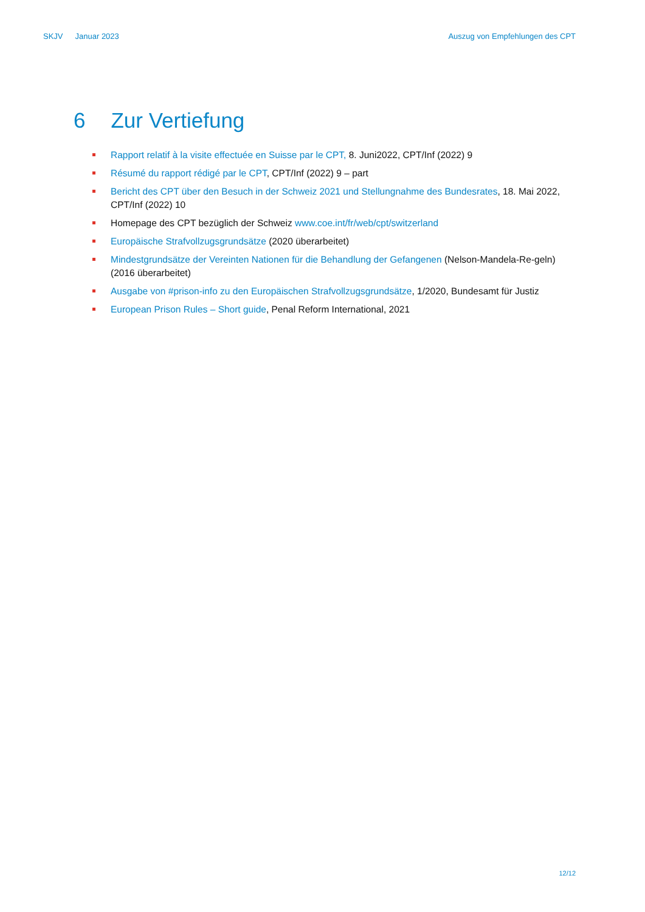SKJV Januar 2023 Auszug von Empfehlungen des CPT
6 Zur Vertiefung
Rapport relatif à la visite effectuée en Suisse par le CPT, 8. Juni2022, CPT/Inf (2022) 9
Résumé du rapport rédigé par le CPT, CPT/Inf (2022) 9 – part
Bericht des CPT über den Besuch in der Schweiz 2021 und Stellungnahme des Bundesrates, 18. Mai 2022, CPT/Inf (2022) 10
Homepage des CPT bezüglich der Schweiz www.coe.int/fr/web/cpt/switzerland
Europäische Strafvollzugsgrundsätze (2020 überarbeitet)
Mindestgrundsätze der Vereinten Nationen für die Behandlung der Gefangenen (Nelson-Mandela-Re-geln) (2016 überarbeitet)
Ausgabe von #prison-info zu den Europäischen Strafvollzugsgrundsätze, 1/2020, Bundesamt für Justiz
European Prison Rules – Short guide, Penal Reform International, 2021
12/12